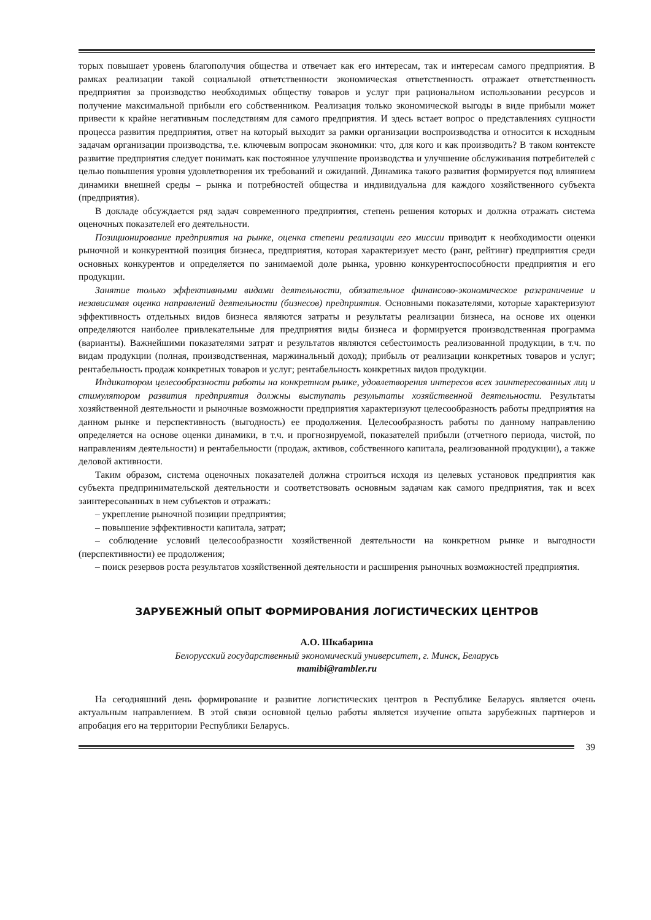торых повышает уровень благополучия общества и отвечает как его интересам, так и интересам самого предприятия. В рамках реализации такой социальной ответственности экономическая ответственность отражает ответственность предприятия за производство необходимых обществу товаров и услуг при рациональном использовании ресурсов и получение максимальной прибыли его собственником. Реализация только экономической выгоды в виде прибыли может привести к крайне негативным последствиям для самого предприятия. И здесь встает вопрос о представлениях сущности процесса развития предприятия, ответ на который выходит за рамки организации воспроизводства и относится к исходным задачам организации производства, т.е. ключевым вопросам экономики: что, для кого и как производить? В таком контексте развитие предприятия следует понимать как постоянное улучшение производства и улучшение обслуживания потребителей с целью повышения уровня удовлетворения их требований и ожиданий. Динамика такого развития формируется под влиянием динамики внешней среды – рынка и потребностей общества и индивидуальна для каждого хозяйственного субъекта (предприятия).
В докладе обсуждается ряд задач современного предприятия, степень решения которых и должна отражать система оценочных показателей его деятельности.
Позиционирование предприятия на рынке, оценка степени реализации его миссии приводит к необходимости оценки рыночной и конкурентной позиция бизнеса, предприятия, которая характеризует место (ранг, рейтинг) предприятия среди основных конкурентов и определяется по занимаемой доле рынка, уровню конкурентоспособности предприятия и его продукции.
Занятие только эффективными видами деятельности, обязательное финансово-экономическое разграничение и независимая оценка направлений деятельности (бизнесов) предприятия. Основными показателями, которые характеризуют эффективность отдельных видов бизнеса являются затраты и результаты реализации бизнеса, на основе их оценки определяются наиболее привлекательные для предприятия виды бизнеса и формируется производственная программа (варианты). Важнейшими показателями затрат и результатов являются себестоимость реализованной продукции, в т.ч. по видам продукции (полная, производственная, маржинальный доход); прибыль от реализации конкретных товаров и услуг; рентабельность продаж конкретных товаров и услуг; рентабельность конкретных видов продукции.
Индикатором целесообразности работы на конкретном рынке, удовлетворения интересов всех заинтересованных лиц и стимулятором развития предприятия должны выступать результаты хозяйственной деятельности. Результаты хозяйственной деятельности и рыночные возможности предприятия характеризуют целесообразность работы предприятия на данном рынке и перспективность (выгодность) ее продолжения. Целесообразность работы по данному направлению определяется на основе оценки динамики, в т.ч. и прогнозируемой, показателей прибыли (отчетного периода, чистой, по направлениям деятельности) и рентабельности (продаж, активов, собственного капитала, реализованной продукции), а также деловой активности.
Таким образом, система оценочных показателей должна строиться исходя из целевых установок предприятия как субъекта предпринимательской деятельности и соответствовать основным задачам как самого предприятия, так и всех заинтересованных в нем субъектов и отражать:
– укрепление рыночной позиции предприятия;
– повышение эффективности капитала, затрат;
– соблюдение условий целесообразности хозяйственной деятельности на конкретном рынке и выгодности (перспективности) ее продолжения;
– поиск резервов роста результатов хозяйственной деятельности и расширения рыночных возможностей предприятия.
ЗАРУБЕЖНЫЙ ОПЫТ ФОРМИРОВАНИЯ ЛОГИСТИЧЕСКИХ ЦЕНТРОВ
А.О. Шкабарина
Белорусский государственный экономический университет, г. Минск, Беларусь
mamibi@rambler.ru
На сегодняшний день формирование и развитие логистических центров в Республике Беларусь является очень актуальным направлением. В этой связи основной целью работы является изучение опыта зарубежных партнеров и апробация его на территории Республики Беларусь.
39